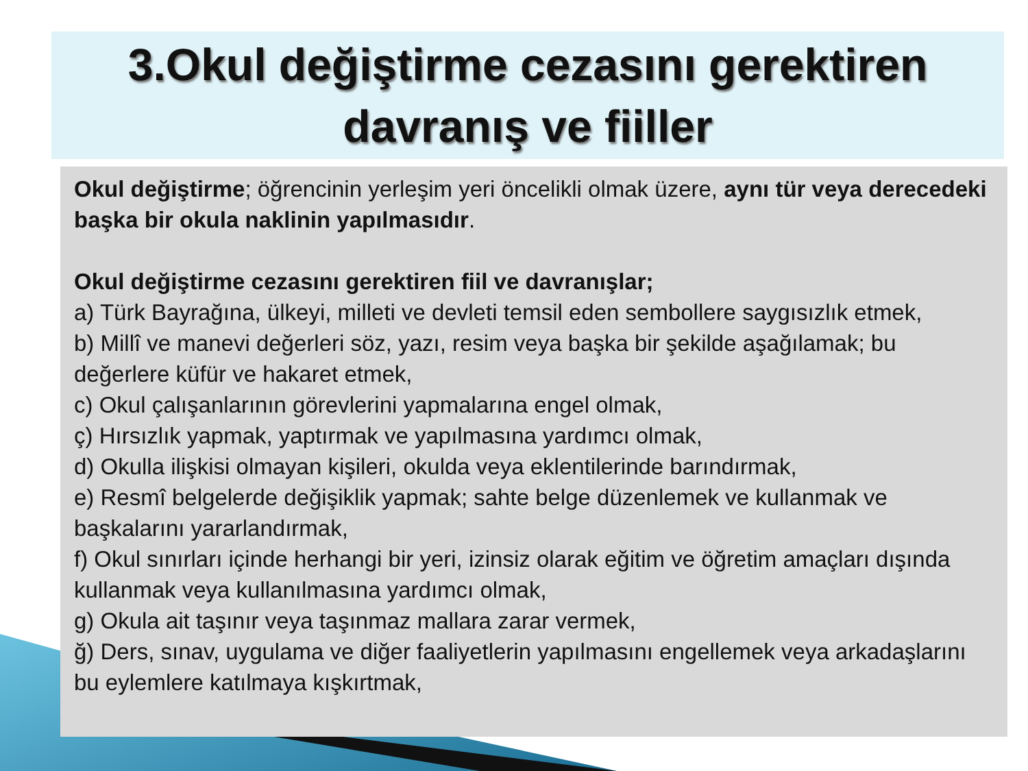3.Okul değiştirme cezasını gerektiren davranış ve fiiller
Okul değiştirme; öğrencinin yerleşim yeri öncelikli olmak üzere, aynı tür veya derecedeki başka bir okula naklinin yapılmasıdır.
Okul değiştirme cezasını gerektiren fiil ve davranışlar;
a) Türk Bayrağına, ülkeyi, milleti ve devleti temsil eden sembollere saygısızlık etmek,
b) Millî ve manevi değerleri söz, yazı, resim veya başka bir şekilde aşağılamak; bu değerlere küfür ve hakaret etmek,
c) Okul çalışanlarının görevlerini yapmalarına engel olmak,
ç) Hırsızlık yapmak, yaptırmak ve yapılmasına yardımcı olmak,
d) Okulla ilişkisi olmayan kişileri, okulda veya eklentilerinde barındırmak,
e) Resmî belgelerde değişiklik yapmak; sahte belge düzenlemek ve kullanmak ve başkalarını yararlandırmak,
f) Okul sınırları içinde herhangi bir yeri, izinsiz olarak eğitim ve öğretim amaçları dışında kullanmak veya kullanılmasına yardımcı olmak,
g) Okula ait taşınır veya taşınmaz mallara zarar vermek,
ğ) Ders, sınav, uygulama ve diğer faaliyetlerin yapılmasını engellemek veya arkadaşlarını bu eylemlere katılmaya kışkırtmak,